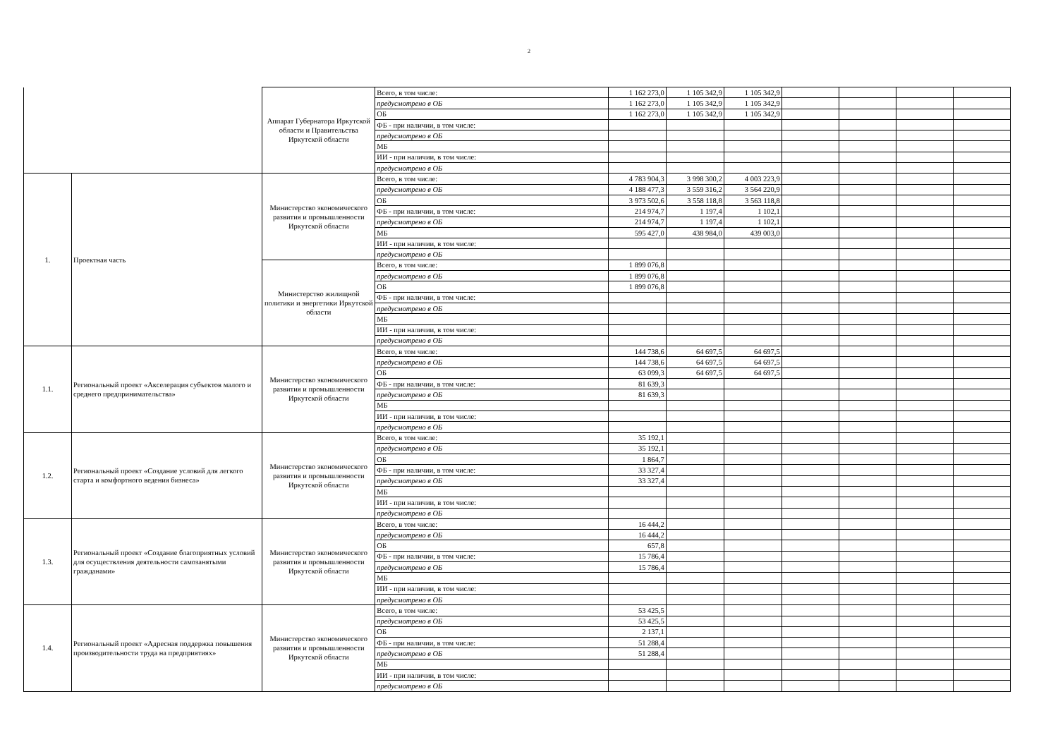2
| | | Аппарат Губернатора Иркутской области и Правительства Иркутской области | Всего, в том числе: | 1 162 273,0 | 1 105 342,9 | 1 105 342,9 | | | | |
| | | | предусмотрено в ОБ | 1 162 273,0 | 1 105 342,9 | 1 105 342,9 | | | | |
| | | | ОБ | 1 162 273,0 | 1 105 342,9 | 1 105 342,9 | | | | |
| | | | ФБ - при наличии, в том числе: | | | | | | | |
| | | | предусмотрено в ОБ | | | | | | | |
| | | | МБ | | | | | | | |
| | | | ИИ - при наличии, в том числе: | | | | | | | |
| | | | предусмотрено в ОБ | | | | | | | |
| 1. | Проектная часть | Министерство экономического развития и промышленности Иркутской области | Всего, в том числе: | 4 783 904,3 | 3 998 300,2 | 4 003 223,9 | | | | |
| | | | предусмотрено в ОБ | 4 188 477,3 | 3 559 316,2 | 3 564 220,9 | | | | |
| | | | ОБ | 3 973 502,6 | 3 558 118,8 | 3 563 118,8 | | | | |
| | | | ФБ - при наличии, в том числе: | 214 974,7 | 1 197,4 | 1 102,1 | | | | |
| | | | предусмотрено в ОБ | 214 974,7 | 1 197,4 | 1 102,1 | | | | |
| | | | МБ | 595 427,0 | 438 984,0 | 439 003,0 | | | | |
| | | | ИИ - при наличии, в том числе: | | | | | | | |
| | | | предусмотрено в ОБ | | | | | | | |
| | | Министерство жилищной политики и энергетики Иркутской области | Всего, в том числе: | 1 899 076,8 | | | | | | |
| | | | предусмотрено в ОБ | 1 899 076,8 | | | | | | |
| | | | ОБ | 1 899 076,8 | | | | | | |
| | | | ФБ - при наличии, в том числе: | | | | | | | |
| | | | предусмотрено в ОБ | | | | | | | |
| | | | МБ | | | | | | | |
| | | | ИИ - при наличии, в том числе: | | | | | | | |
| | | | предусмотрено в ОБ | | | | | | | |
| 1.1. | Региональный проект «Акселерация субъектов малого и среднего предпринимательства» | Министерство экономического развития и промышленности Иркутской области | Всего, в том числе: | 144 738,6 | 64 697,5 | 64 697,5 | | | | |
| | | | предусмотрено в ОБ | 144 738,6 | 64 697,5 | 64 697,5 | | | | |
| | | | ОБ | 63 099,3 | 64 697,5 | 64 697,5 | | | | |
| | | | ФБ - при наличии, в том числе: | 81 639,3 | | | | | | |
| | | | предусмотрено в ОБ | 81 639,3 | | | | | | |
| | | | МБ | | | | | | | |
| | | | ИИ - при наличии, в том числе: | | | | | | | |
| | | | предусмотрено в ОБ | | | | | | | |
| 1.2. | Региональный проект «Создание условий для легкого старта и комфортного ведения бизнеса» | Министерство экономического развития и промышленности Иркутской области | Всего, в том числе: | 35 192,1 | | | | | | |
| | | | предусмотрено в ОБ | 35 192,1 | | | | | | |
| | | | ОБ | 1 864,7 | | | | | | |
| | | | ФБ - при наличии, в том числе: | 33 327,4 | | | | | | |
| | | | предусмотрено в ОБ | 33 327,4 | | | | | | |
| | | | МБ | | | | | | | |
| | | | ИИ - при наличии, в том числе: | | | | | | | |
| | | | предусмотрено в ОБ | | | | | | | |
| 1.3. | Региональный проект «Создание благоприятных условий для осуществления деятельности самозанятыми гражданами» | Министерство экономического развития и промышленности Иркутской области | Всего, в том числе: | 16 444,2 | | | | | | |
| | | | предусмотрено в ОБ | 16 444,2 | | | | | | |
| | | | ОБ | 657,8 | | | | | | |
| | | | ФБ - при наличии, в том числе: | 15 786,4 | | | | | | |
| | | | предусмотрено в ОБ | 15 786,4 | | | | | | |
| | | | МБ | | | | | | | |
| | | | ИИ - при наличии, в том числе: | | | | | | | |
| | | | предусмотрено в ОБ | | | | | | | |
| 1.4. | Региональный проект «Адресная поддержка повышения производительности труда на предприятиях» | Министерство экономического развития и промышленности Иркутской области | Всего, в том числе: | 53 425,5 | | | | | | |
| | | | предусмотрено в ОБ | 53 425,5 | | | | | | |
| | | | ОБ | 2 137,1 | | | | | | |
| | | | ФБ - при наличии, в том числе: | 51 288,4 | | | | | | |
| | | | предусмотрено в ОБ | 51 288,4 | | | | | | |
| | | | МБ | | | | | | | |
| | | | ИИ - при наличии, в том числе: | | | | | | | |
| | | | предусмотрено в ОБ | | | | | | | |